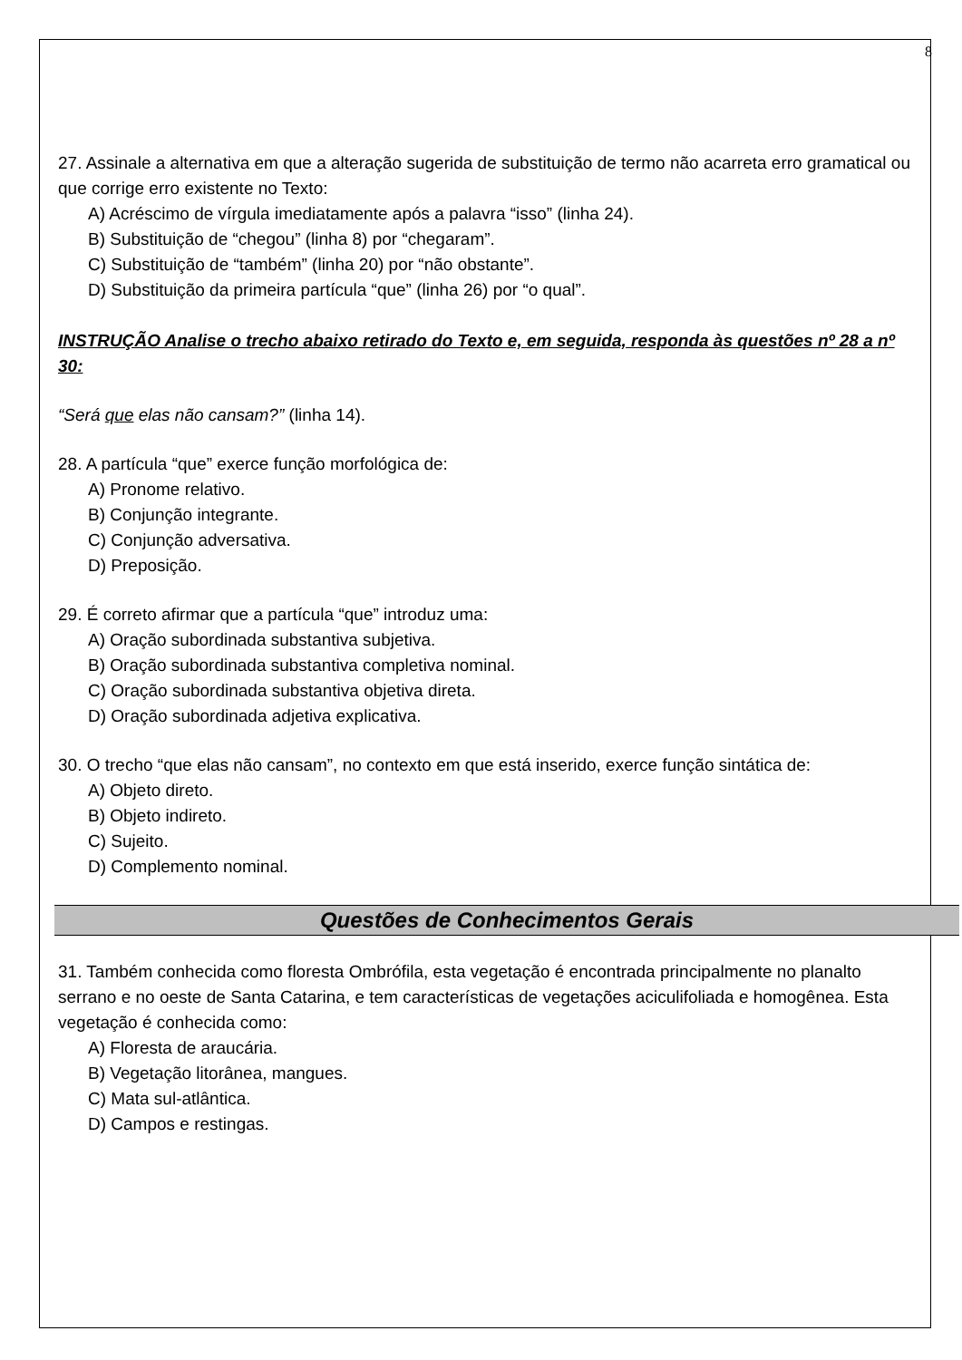8
27. Assinale a alternativa em que a alteração sugerida de substituição de termo não acarreta erro gramatical ou que corrige erro existente no Texto:
A) Acréscimo de vírgula imediatamente após a palavra “isso” (linha 24).
B) Substituição de “chegou” (linha 8) por “chegaram”.
C) Substituição de “também” (linha 20) por “não obstante”.
D) Substituição da primeira partícula “que” (linha 26) por “o qual”.
INSTRUÇÃO Analise o trecho abaixo retirado do Texto e, em seguida, responda às questões nº 28 a nº 30:
“Será que elas não cansam?” (linha 14).
28. A partícula “que” exerce função morfológica de:
A) Pronome relativo.
B) Conjunção integrante.
C) Conjunção adversativa.
D) Preposição.
29. É correto afirmar que a partícula “que” introduz uma:
A) Oração subordinada substantiva subjetiva.
B) Oração subordinada substantiva completiva nominal.
C) Oração subordinada substantiva objetiva direta.
D) Oração subordinada adjetiva explicativa.
30. O trecho “que elas não cansam”, no contexto em que está inserido, exerce função sintática de:
A) Objeto direto.
B) Objeto indireto.
C) Sujeito.
D) Complemento nominal.
Questões de Conhecimentos Gerais
31. Também conhecida como floresta Ombrófila, esta vegetação é encontrada principalmente no planalto serrano e no oeste de Santa Catarina, e tem características de vegetações aciculifoliada e homogênea. Esta vegetação é conhecida como:
A) Floresta de araucária.
B) Vegetação litorânea, mangues.
C) Mata sul-atlântica.
D) Campos e restingas.